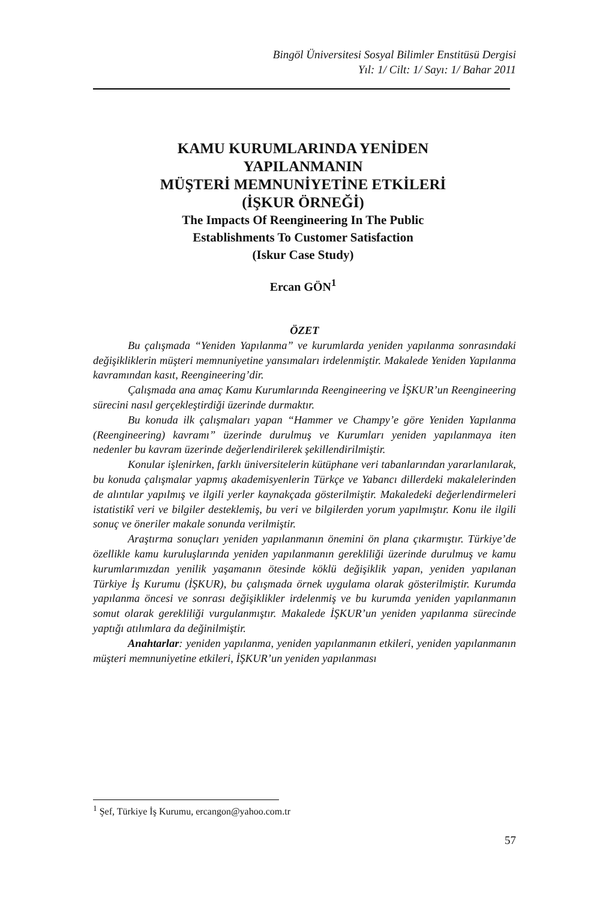Bingöl Üniversitesi Sosyal Bilimler Enstitüsü Dergisi
Yıl: 1/ Cilt: 1/ Sayı: 1/ Bahar 2011
KAMU KURUMLARINDA YENİDEN
YAPILANMANIN
MÜŞTERİ MEMNUNİYETİNE ETKİLERİ
(İŞKUR ÖRNEĞİ)
The Impacts Of Reengineering In The Public
Establishments To Customer Satisfaction
(Iskur Case Study)
Ercan GÖN<sup>1</sup>
ÖZET
Bu çalışmada “Yeniden Yapılanma” ve kurumlarda yeniden yapılanma sonrasındaki değişikliklerin müşteri memnuniyetine yansımaları irdelenmiştir. Makalede Yeniden Yapılanma kavramından kasıt, Reengineering’dir.
Çalışmada ana amaç Kamu Kurumlarında Reengineering ve İŞKUR’un Reengineering sürecini nasıl gerçekleştirdiği üzerinde durmaktır.
Bu konuda ilk çalışmaları yapan “Hammer ve Champy’e göre Yeniden Yapılanma (Reengineering) kavramı” üzerinde durulmuş ve Kurumları yeniden yapılanmaya iten nedenler bu kavram üzerinde değerlendirilerek şekillendirilmiştir.
Konular işlenirken, farklı üniversitelerin kütüphane veri tabanlarından yararlanılarak, bu konuda çalışmalar yapmış akademisyenlerin Türkçe ve Yabancı dillerdeki makalelerinden de alıntılar yapılmış ve ilgili yerler kaynakçada gösterilmiştir. Makaledeki değerlendirmeleri istatistikî veri ve bilgiler desteklemiş, bu veri ve bilgilerden yorum yapılmıştır. Konu ile ilgili sonuç ve öneriler makale sonunda verilmiştir.
Araştırma sonuçları yeniden yapılanmanın önemini ön plana çıkarmıştır. Türkiye’de özellikle kamu kuruluşlarında yeniden yapılanmanın gerekliliği üzerinde durulmuş ve kamu kurumlarımızdan yenilik yaşamanın ötesinde köklü değişiklik yapan, yeniden yapılanan Türkiye İş Kurumu (İŞKUR), bu çalışmada örnek uygulama olarak gösterilmiştir. Kurumda yapılanma öncesi ve sonrası değişiklikler irdelenmiş ve bu kurumda yeniden yapılanmanın somut olarak gerekliliği vurgulanmıştır. Makalede İŞKUR’un yeniden yapılanma sürecinde yaptığı atılımlara da değinilmiştir.
Anahtarlar: yeniden yapılanma, yeniden yapılanmanın etkileri, yeniden yapılanmanın müşteri memnuniyetine etkileri, İŞKUR’un yeniden yapılanması
<sup>1</sup> Şef, Türkiye İş Kurumu, ercangon@yahoo.com.tr
57